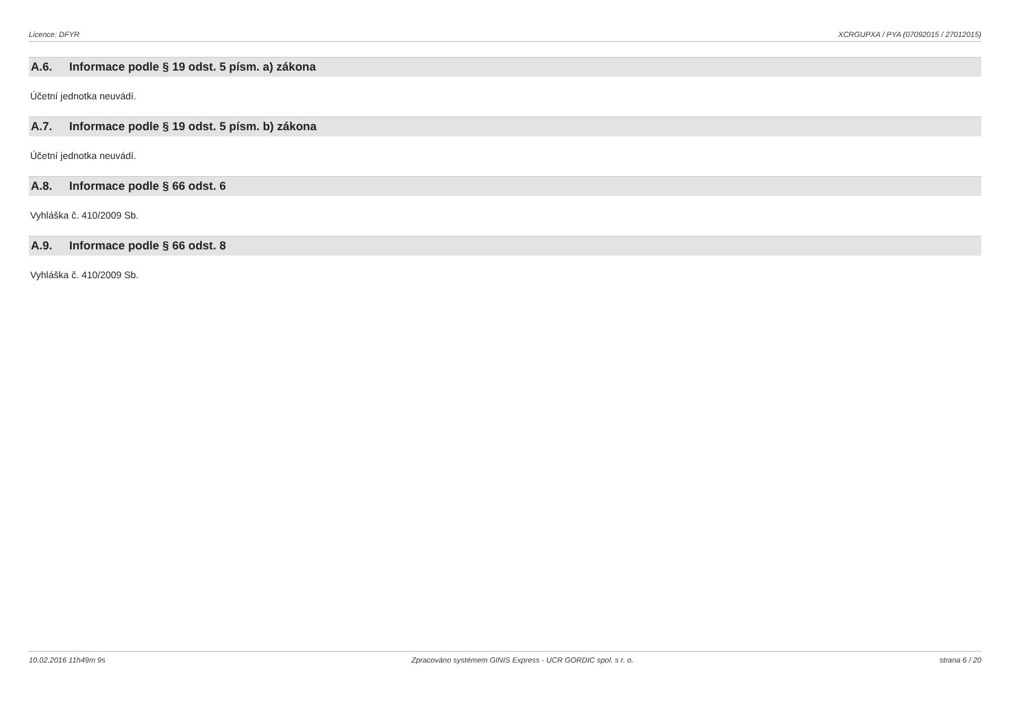Licence: DFYR XCRGUPXA / PYA (07092015 / 27012015)
A.6. Informace podle § 19 odst. 5 písm. a) zákona
Účetní jednotka neuvádí.
A.7. Informace podle § 19 odst. 5 písm. b) zákona
Účetní jednotka neuvádí.
A.8. Informace podle § 66 odst. 6
Vyhláška č. 410/2009 Sb.
A.9. Informace podle § 66 odst. 8
Vyhláška č. 410/2009 Sb.
10.02.2016 11h49m 9s Zpracováno systémem GINIS Express - UCR GORDIC spol. s r. o.
strana 6 / 20